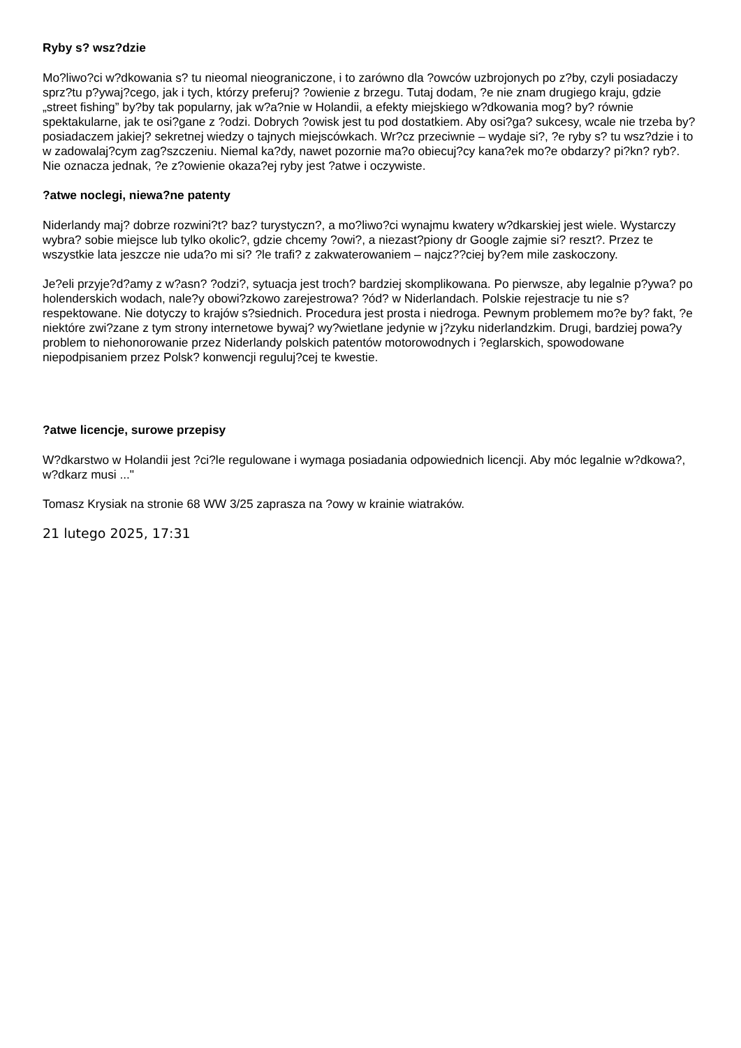Ryby s? wsz?dzie
Mo?liwo?ci w?dkowania s? tu nieomal nieograniczone, i to zarówno dla ?owców uzbrojonych po z?by, czyli posiadaczy sprz?tu p?ywaj?cego, jak i tych, którzy preferuj? ?owienie z brzegu. Tutaj dodam, ?e nie znam drugiego kraju, gdzie „street fishing” by?by tak popularny, jak w?a?nie w Holandii, a efekty miejskiego w?dkowania mog? by? równie spektakularne, jak te osi?gane z ?odzi. Dobrych ?owisk jest tu pod dostatkiem. Aby osi?ga? sukcesy, wcale nie trzeba by? posiadaczem jakiej? sekretnej wiedzy o tajnych miejscówkach. Wr?cz przeciwnie – wydaje si?, ?e ryby s? tu wsz?dzie i to w zadowalaj?cym zag?szczeniu. Niemal ka?dy, nawet pozornie ma?o obiecuj?cy kana?ek mo?e obdarzy? pi?kn? ryb?. Nie oznacza jednak, ?e z?owienie okaza?ej ryby jest ?atwe i oczywiste.
?atwe noclegi, niewa?ne patenty
Niderlandy maj? dobrze rozwini?t? baz? turystyczn?, a mo?liwo?ci wynajmu kwatery w?dkarskiej jest wiele. Wystarczy wybra? sobie miejsce lub tylko okolic?, gdzie chcemy ?owi?, a niezast?piony dr Google zajmie si? reszt?. Przez te wszystkie lata jeszcze nie uda?o mi si? ?le trafi? z zakwaterowaniem – najcz??ciej by?em mile zaskoczony.
Je?eli przyje?d?amy z w?asn? ?odzi?, sytuacja jest troch? bardziej skomplikowana. Po pierwsze, aby legalnie p?ywa? po holenderskich wodach, nale?y obowi?zkowo zarejestrowa? ?ód? w Niderlandach. Polskie rejestracje tu nie s? respektowane. Nie dotyczy to krajów s?siednich. Procedura jest prosta i niedroga. Pewnym problemem mo?e by? fakt, ?e niektóre zwi?zane z tym strony internetowe bywaj? wy?wietlane jedynie w j?zyku niderlandzkim. Drugi, bardziej powa?y problem to niehonorowanie przez Niderlandy polskich patentów motorowodnych i ?eglarskich, spowodowane niepodpisaniem przez Polsk? konwencji reguluj?cej te kwestie.
?atwe licencje, surowe przepisy
W?dkarstwo w Holandii jest ?ci?le regulowane i wymaga posiadania odpowiednich licencji. Aby móc legalnie w?dkowa?, w?dkarz musi ..."
Tomasz Krysiak na stronie 68 WW 3/25 zaprasza na ?owy w krainie wiatraków.
21 lutego 2025, 17:31